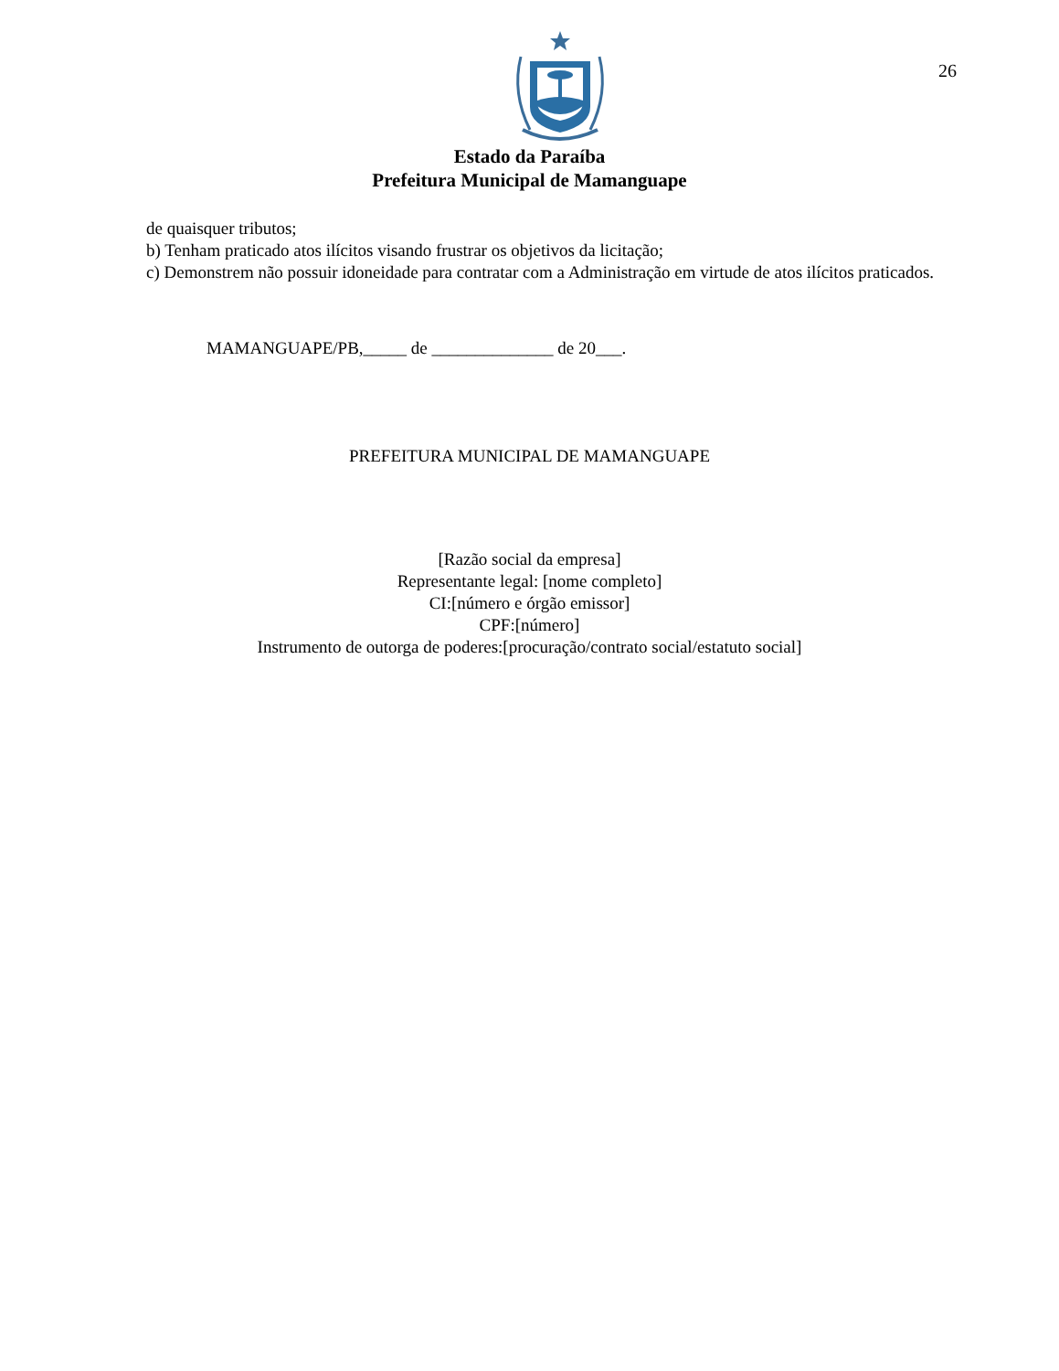26
Estado da Paraíba
Prefeitura Municipal de Mamanguape
de quaisquer tributos;
b) Tenham praticado atos ilícitos visando frustrar os objetivos da licitação;
c) Demonstrem não possuir idoneidade para contratar com a Administração em virtude de atos ilícitos praticados.
MAMANGUAPE/PB,_____ de ______________ de 20___.
PREFEITURA MUNICIPAL DE MAMANGUAPE
[Razão social da empresa]
Representante legal: [nome completo]
CI:[número e órgão emissor]
CPF:[número]
Instrumento de outorga de poderes:[procuração/contrato social/estatuto social]